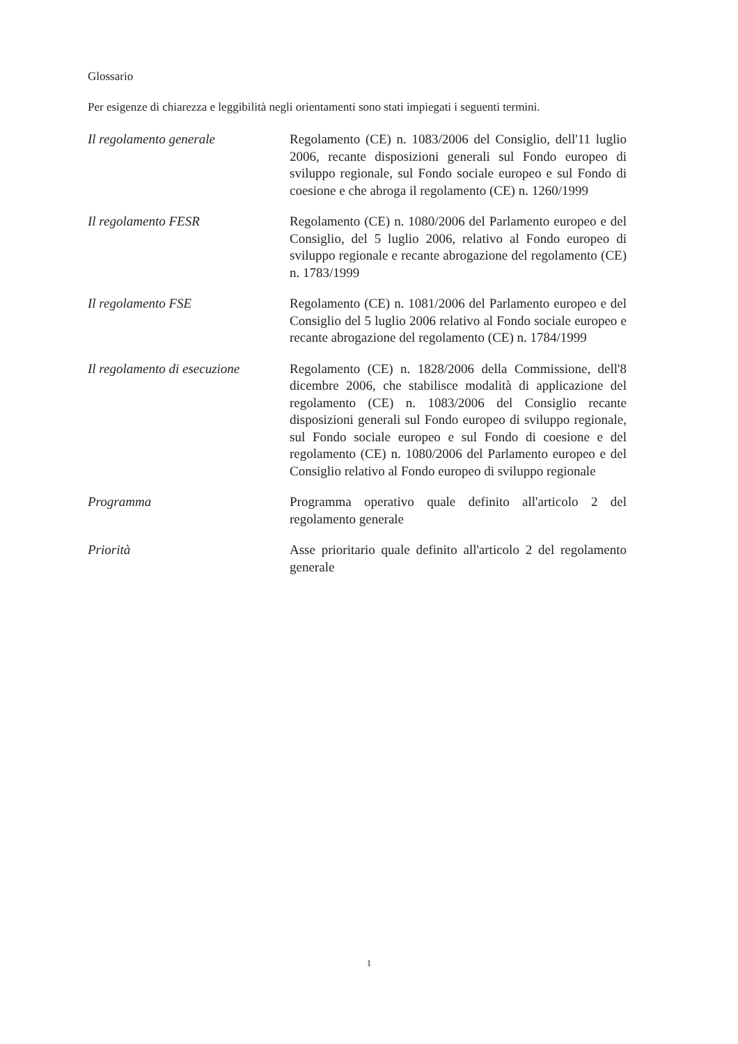Glossario
Per esigenze di chiarezza e leggibilità negli orientamenti sono stati impiegati i seguenti termini.
Il regolamento generale Regolamento (CE) n. 1083/2006 del Consiglio, dell'11 luglio 2006, recante disposizioni generali sul Fondo europeo di sviluppo regionale, sul Fondo sociale europeo e sul Fondo di coesione e che abroga il regolamento (CE) n. 1260/1999
Il regolamento FESR Regolamento (CE) n. 1080/2006 del Parlamento europeo e del Consiglio, del 5 luglio 2006, relativo al Fondo europeo di sviluppo regionale e recante abrogazione del regolamento (CE) n. 1783/1999
Il regolamento FSE Regolamento (CE) n. 1081/2006 del Parlamento europeo e del Consiglio del 5 luglio 2006 relativo al Fondo sociale europeo e recante abrogazione del regolamento (CE) n. 1784/1999
Il regolamento di esecuzione
Regolamento (CE) n. 1828/2006 della Commissione, dell'8 dicembre 2006, che stabilisce modalità di applicazione del regolamento (CE) n. 1083/2006 del Consiglio recante disposizioni generali sul Fondo europeo di sviluppo regionale, sul Fondo sociale europeo e sul Fondo di coesione e del regolamento (CE) n. 1080/2006 del Parlamento europeo e del Consiglio relativo al Fondo europeo di sviluppo regionale
Programma Programma operativo quale definito all'articolo 2 del regolamento generale
Priorità Asse prioritario quale definito all'articolo 2 del regolamento generale
1